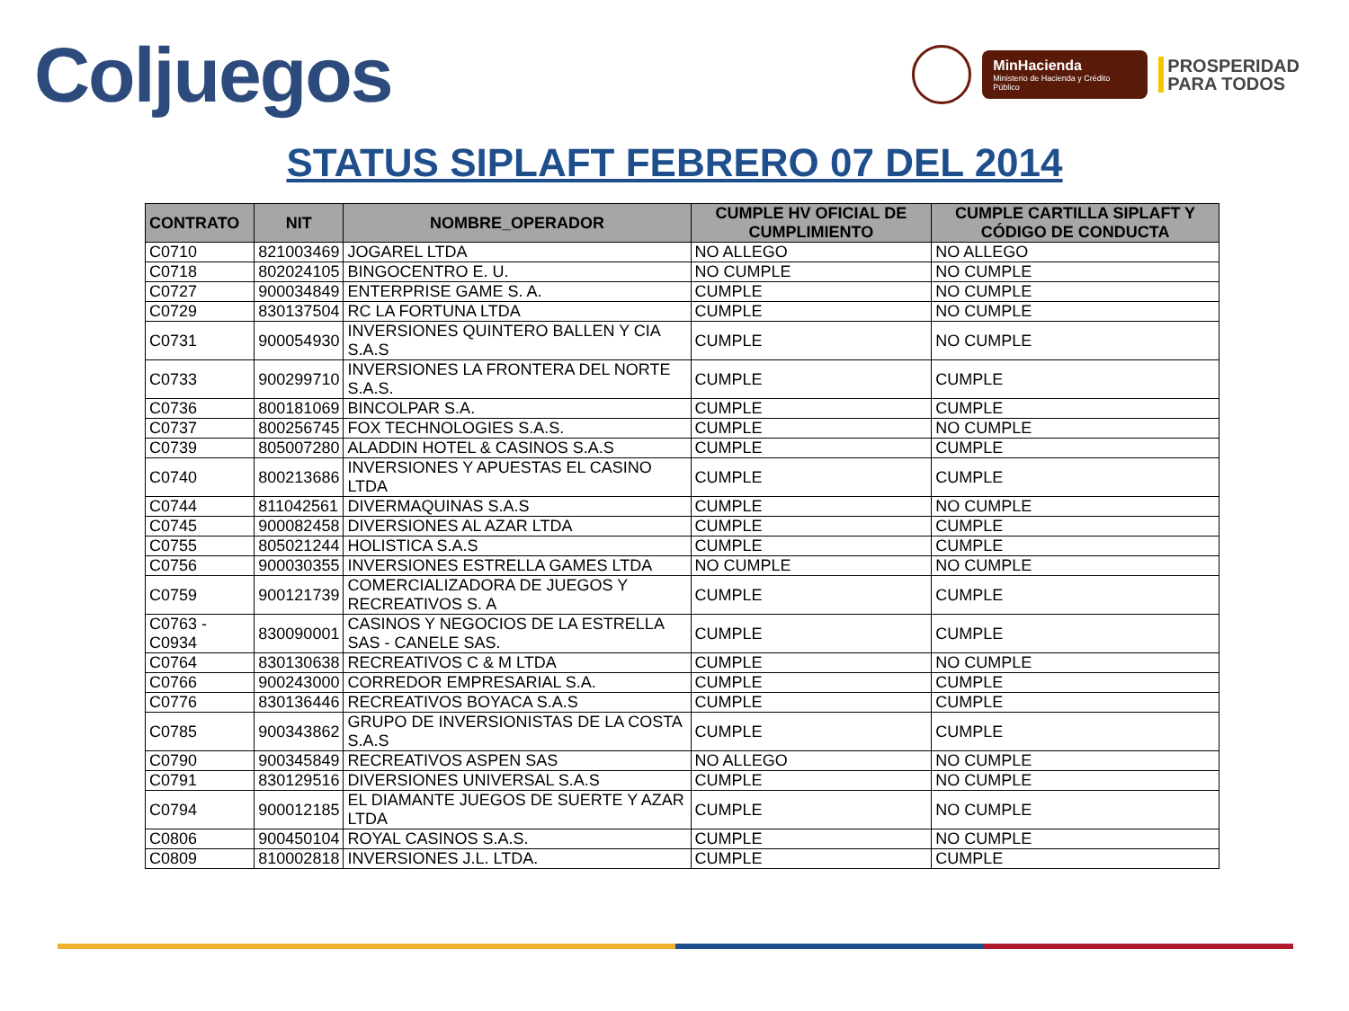Coljuegos
MinHacienda
Ministerio de Hacienda y Crédito Público
PROSPERIDAD
PARA TODOS
STATUS SIPLAFT FEBRERO 07 DEL 2014
| CONTRATO | NIT | NOMBRE_OPERADOR | CUMPLE HV OFICIAL DE CUMPLIMIENTO | CUMPLE CARTILLA SIPLAFT Y CÓDIGO DE CONDUCTA |
| --- | --- | --- | --- | --- |
| C0710 | 821003469 | JOGAREL LTDA | NO ALLEGO | NO ALLEGO |
| C0718 | 802024105 | BINGOCENTRO E. U. | NO CUMPLE | NO CUMPLE |
| C0727 | 900034849 | ENTERPRISE GAME S. A. | CUMPLE | NO CUMPLE |
| C0729 | 830137504 | RC LA FORTUNA LTDA | CUMPLE | NO CUMPLE |
| C0731 | 900054930 | INVERSIONES QUINTERO BALLEN Y CIA S.A.S | CUMPLE | NO CUMPLE |
| C0733 | 900299710 | INVERSIONES LA FRONTERA DEL NORTE S.A.S. | CUMPLE | CUMPLE |
| C0736 | 800181069 | BINCOLPAR S.A. | CUMPLE | CUMPLE |
| C0737 | 800256745 | FOX TECHNOLOGIES S.A.S. | CUMPLE | NO CUMPLE |
| C0739 | 805007280 | ALADDIN HOTEL & CASINOS S.A.S | CUMPLE | CUMPLE |
| C0740 | 800213686 | INVERSIONES Y APUESTAS EL CASINO LTDA | CUMPLE | CUMPLE |
| C0744 | 811042561 | DIVERMAQUINAS S.A.S | CUMPLE | NO CUMPLE |
| C0745 | 900082458 | DIVERSIONES AL AZAR LTDA | CUMPLE | CUMPLE |
| C0755 | 805021244 | HOLISTICA S.A.S | CUMPLE | CUMPLE |
| C0756 | 900030355 | INVERSIONES ESTRELLA GAMES LTDA | NO CUMPLE | NO CUMPLE |
| C0759 | 900121739 | COMERCIALIZADORA DE JUEGOS Y RECREATIVOS S. A | CUMPLE | CUMPLE |
| C0763 - C0934 | 830090001 | CASINOS Y NEGOCIOS DE LA ESTRELLA SAS - CANELE SAS. | CUMPLE | CUMPLE |
| C0764 | 830130638 | RECREATIVOS C & M LTDA | CUMPLE | NO CUMPLE |
| C0766 | 900243000 | CORREDOR EMPRESARIAL S.A. | CUMPLE | CUMPLE |
| C0776 | 830136446 | RECREATIVOS BOYACA S.A.S | CUMPLE | CUMPLE |
| C0785 | 900343862 | GRUPO DE INVERSIONISTAS DE LA COSTA S.A.S | CUMPLE | CUMPLE |
| C0790 | 900345849 | RECREATIVOS ASPEN SAS | NO ALLEGO | NO CUMPLE |
| C0791 | 830129516 | DIVERSIONES UNIVERSAL S.A.S | CUMPLE | NO CUMPLE |
| C0794 | 900012185 | EL DIAMANTE JUEGOS DE SUERTE Y AZAR LTDA | CUMPLE | NO CUMPLE |
| C0806 | 900450104 | ROYAL CASINOS S.A.S. | CUMPLE | NO CUMPLE |
| C0809 | 810002818 | INVERSIONES J.L. LTDA. | CUMPLE | CUMPLE |